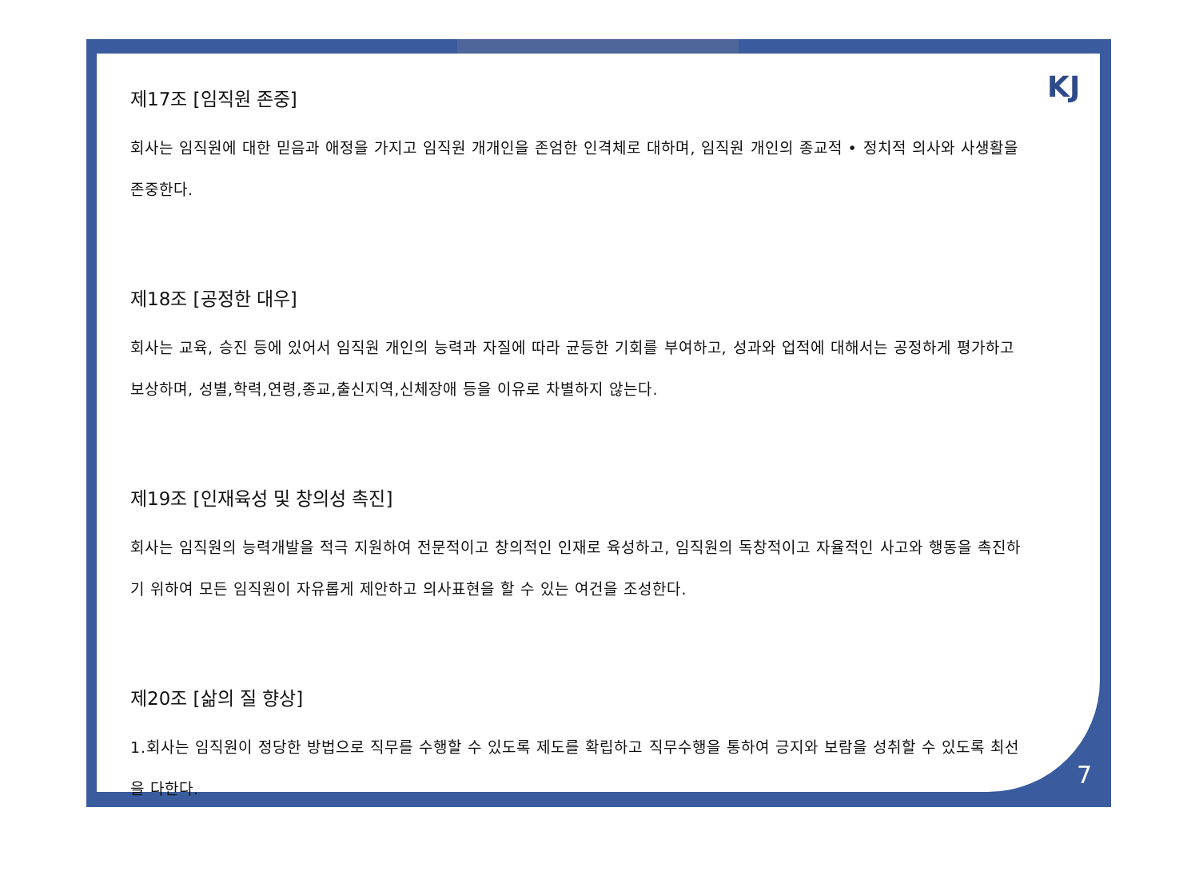KJ
제17조 [임직원 존중]
회사는 임직원에 대한 믿음과 애정을 가지고 임직원 개개인을 존엄한 인격체로 대하며, 임직원 개인의 종교적 • 정치적 의사와 사생활을 존중한다.
제18조 [공정한 대우]
회사는 교육, 승진 등에 있어서 임직원 개인의 능력과 자질에 따라 균등한 기회를 부여하고, 성과와 업적에 대해서는 공정하게 평가하고 보상하며, 성별,학력,연령,종교,출신지역,신체장애 등을 이유로 차별하지 않는다.
제19조 [인재육성 및 창의성 촉진]
회사는 임직원의 능력개발을 적극 지원하여 전문적이고 창의적인 인재로 육성하고, 임직원의 독창적이고 자율적인 사고와 행동을 촉진하기 위하여 모든 임직원이 자유롭게 제안하고 의사표현을 할 수 있는 여건을 조성한다.
제20조 [삶의 질 향상]
1.회사는 임직원이 정당한 방법으로 직무를 수행할 수 있도록 제도를 확립하고 직무수행을 통하여 긍지와 보람을 성취할 수 있도록 최선을 다한다.
7